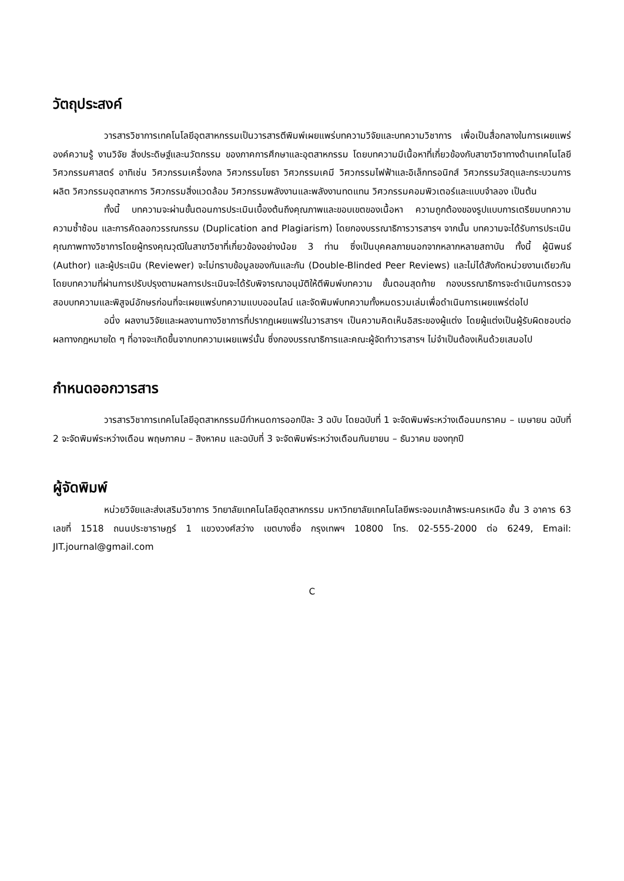วัตถุประสงค์
วารสารวิชาการเทคโนโลยีอุตสาหกรรมเป็นวารสารตีพิมพ์เผยแพร่บทความวิจัยและบทความวิชาการ เพื่อเป็นสื่อกลางในการเผยแพร่องค์ความรู้ งานวิจัย สิ่งประดิษฐ์และนวัตกรรม ของภาคการศึกษาและอุตสาหกรรม โดยบทความมีเนื้อหาที่เกี่ยวข้องกับสาขาวิชาทางด้านเทคโนโลยีวิศวกรรมศาสตร์ อาทิเช่น วิศวกรรมเครื่องกล วิศวกรรมโยธา วิศวกรรมเคมี วิศวกรรมไฟฟ้าและอิเล็กทรอนิกส์ วิศวกรรมวัสดุและกระบวนการผลิต วิศวกรรมอุตสาหการ วิศวกรรมสิ่งแวดล้อม วิศวกรรมพลังงานและพลังงานทดแทน วิศวกรรมคอมพิวเตอร์และแบบจำลอง เป็นต้น
ทั้งนี้ บทความจะผ่านขั้นตอนการประเมินเบื้องต้นถึงคุณภาพและขอบเขตของเนื้อหา ความถูกต้องของรูปแบบการเตรียมบทความ ความซ้ำซ้อน และการคัดลอกวรรณกรรม (Duplication and Plagiarism) โดยกองบรรณาธิการวารสารฯ จากนั้น บทความจะได้รับการประเมินคุณภาพทางวิชาการโดยผู้ทรงคุณวุฒิในสาขาวิชาที่เกี่ยวข้องอย่างน้อย 3 ท่าน ซึ่งเป็นบุคคลภายนอกจากหลากหลายสถาบัน ทั้งนี้ ผู้นิพนธ์ (Author) และผู้ประเมิน (Reviewer) จะไม่ทราบข้อมูลของกันและกัน (Double-Blinded Peer Reviews) และไม่ได้สังกัดหน่วยงานเดียวกัน โดยบทความที่ผ่านการปรับปรุงตามผลการประเมินจะได้รับพิจารณาอนุมัติให้ตีพิมพ์บทความ ขั้นตอนสุดท้าย กองบรรณาธิการจะดำเนินการตรวจสอบบทความและพิสูจน์อักษรก่อนที่จะเผยแพร่บทความแบบออนไลน์ และจัดพิมพ์บทความทั้งหมดรวมเล่มเพื่อดำเนินการเผยแพร่ต่อไป
อนึ่ง ผลงานวิจัยและผลงานทางวิชาการที่ปรากฏเผยแพร่ในวารสารฯ เป็นความคิดเห็นอิสระของผู้แต่ง โดยผู้แต่งเป็นผู้รับผิดชอบต่อผลทางกฎหมายใด ๆ ที่อาจจะเกิดขึ้นจากบทความเผยแพร่นั้น ซึ่งกองบรรณาธิการและคณะผู้จัดทำวารสารฯ ไม่จำเป็นต้องเห็นด้วยเสมอไป
กำหนดออกวารสาร
วารสารวิชาการเทคโนโลยีอุตสาหกรรมมีกำหนดการออกปีละ 3 ฉบับ โดยฉบับที่ 1 จะจัดพิมพ์ระหว่างเดือนมกราคม – เมษายน ฉบับที่ 2 จะจัดพิมพ์ระหว่างเดือน พฤษภาคม – สิงหาคม และฉบับที่ 3 จะจัดพิมพ์ระหว่างเดือนกันยายน – ธันวาคม ของทุกปี
ผู้จัดพิมพ์
หน่วยวิจัยและส่งเสริมวิชาการ วิทยาลัยเทคโนโลยีอุตสาหกรรม มหาวิทยาลัยเทคโนโลยีพระจอมเกล้าพระนครเหนือ ชั้น 3 อาคาร 63 เลขที่ 1518 ถนนประชาราษฎร์ 1 แขวงวงศ์สว่าง เขตบางซื่อ กรุงเทพฯ 10800 โทร. 02-555-2000 ต่อ 6249, Email: JIT.journal@gmail.com
C